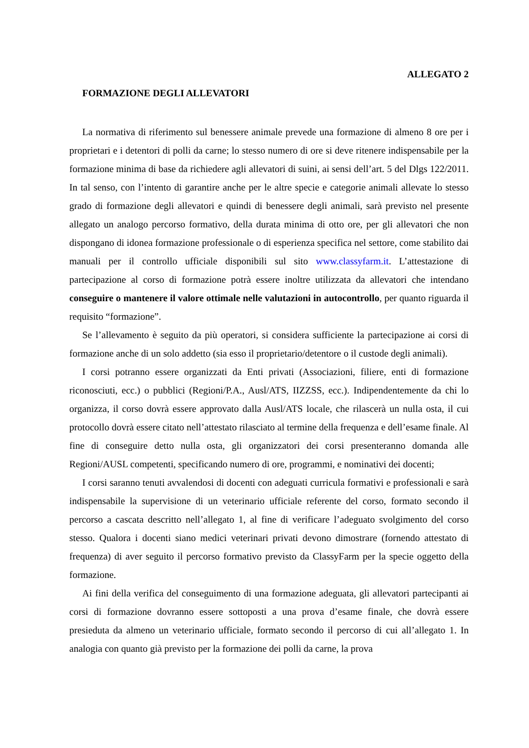ALLEGATO 2
FORMAZIONE DEGLI ALLEVATORI
La normativa di riferimento sul benessere animale prevede una formazione di almeno 8 ore per i proprietari e i detentori di polli da carne; lo stesso numero di ore si deve ritenere indispensabile per la formazione minima di base da richiedere agli allevatori di suini, ai sensi dell’art. 5 del Dlgs 122/2011. In tal senso, con l’intento di garantire anche per le altre specie e categorie animali allevate lo stesso grado di formazione degli allevatori e quindi di benessere degli animali, sarà previsto nel presente allegato un analogo percorso formativo, della durata minima di otto ore, per gli allevatori che non dispongano di idonea formazione professionale o di esperienza specifica nel settore, come stabilito dai manuali per il controllo ufficiale disponibili sul sito www.classyfarm.it. L’attestazione di partecipazione al corso di formazione potrà essere inoltre utilizzata da allevatori che intendano conseguire o mantenere il valore ottimale nelle valutazioni in autocontrollo, per quanto riguarda il requisito “formazione”.
Se l’allevamento è seguito da più operatori, si considera sufficiente la partecipazione ai corsi di formazione anche di un solo addetto (sia esso il proprietario/detentore o il custode degli animali).
I corsi potranno essere organizzati da Enti privati (Associazioni, filiere, enti di formazione riconosciuti, ecc.) o pubblici (Regioni/P.A., Ausl/ATS, IIZZSS, ecc.). Indipendentemente da chi lo organizza, il corso dovrà essere approvato dalla Ausl/ATS locale, che rilascerà un nulla osta, il cui protocollo dovrà essere citato nell’attestato rilasciato al termine della frequenza e dell’esame finale. Al fine di conseguire detto nulla osta, gli organizzatori dei corsi presenteranno domanda alle Regioni/AUSL competenti, specificando numero di ore, programmi, e nominativi dei docenti;
I corsi saranno tenuti avvalendosi di docenti con adeguati curricula formativi e professionali e sarà indispensabile la supervisione di un veterinario ufficiale referente del corso, formato secondo il percorso a cascata descritto nell’allegato 1, al fine di verificare l’adeguato svolgimento del corso stesso. Qualora i docenti siano medici veterinari privati devono dimostrare (fornendo attestato di frequenza) di aver seguito il percorso formativo previsto da ClassyFarm per la specie oggetto della formazione.
Ai fini della verifica del conseguimento di una formazione adeguata, gli allevatori partecipanti ai corsi di formazione dovranno essere sottoposti a una prova d’esame finale, che dovrà essere presieduta da almeno un veterinario ufficiale, formato secondo il percorso di cui all’allegato 1. In analogia con quanto già previsto per la formazione dei polli da carne, la prova